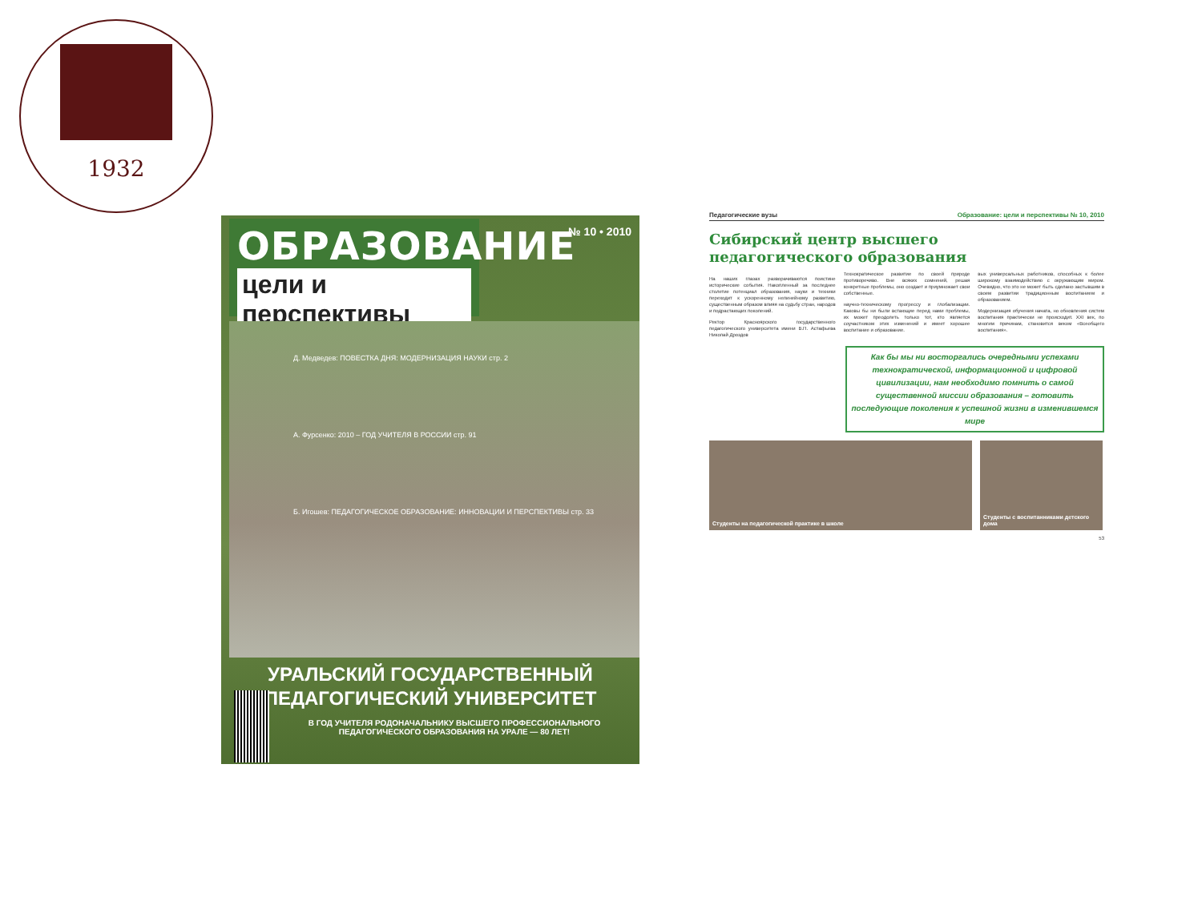1932
ОБРАЗОВАНИЕ
цели и перспективы
№ 10 • 2010
Д. Медведев: ПОВЕСТКА ДНЯ: МОДЕРНИЗАЦИЯ НАУКИ стр. 2
А. Фурсенко: 2010 – ГОД УЧИТЕЛЯ В РОССИИ стр. 91
Б. Игошев: ПЕДАГОГИЧЕСКОЕ ОБРАЗОВАНИЕ: ИННОВАЦИИ И ПЕРСПЕКТИВЫ стр. 33
УРАЛЬСКИЙ ГОСУДАРСТВЕННЫЙ
ПЕДАГОГИЧЕСКИЙ УНИВЕРСИТЕТ
В ГОД УЧИТЕЛЯ РОДОНАЧАЛЬНИКУ ВЫСШЕГО ПРОФЕССИОНАЛЬНОГО ПЕДАГОГИЧЕСКОГО ОБРАЗОВАНИЯ НА УРАЛЕ — 80 ЛЕТ!
Педагогические вузы Образование: цели и перспективы № 10, 2010
Сибирский центр высшего
педагогического образования
На наших глазах разворачиваются поистине исторические события. Накопленный за последнее столетие потенциал образования, науки и техники переходит к ускоренному нелинейному развитию, существенным образом влияя на судьбу стран, народов и подрастающих поколений.
Ректор Красноярского государственного педагогического университета имени В.П. Астафьева Николай Дроздов
Технократическое развитие по своей природе противоречиво. Вне всяких сомнений, решая конкретные проблемы, оно создает и приумножает свои собственные.
научно-техническому прогрессу и глобализации. Каковы бы ни были встающие перед нами проблемы, их может преодолеть только тот, кто является соучастником этих изменений и имеет хорошее воспитание и образование.
вых универсальных работников, способных к более широкому взаимодействию с окружающим миром. Очевидно, что это не может быть сделано застывшим в своем развитии традиционным воспитанием и образованием.
Модернизация обучения начата, но обновления систем воспитания практически не происходит. XXI век, по многим причинам, становится веком «Всеобщего воспитания».
Как бы мы ни восторгались очередными успехами технократической, информационной и цифровой цивилизации, нам необходимо помнить о самой существенной миссии образования – готовить последующие поколения к успешной жизни в изменившемся мире
Студенты на педагогической практике в школе Студенты с воспитанниками детского дома
53